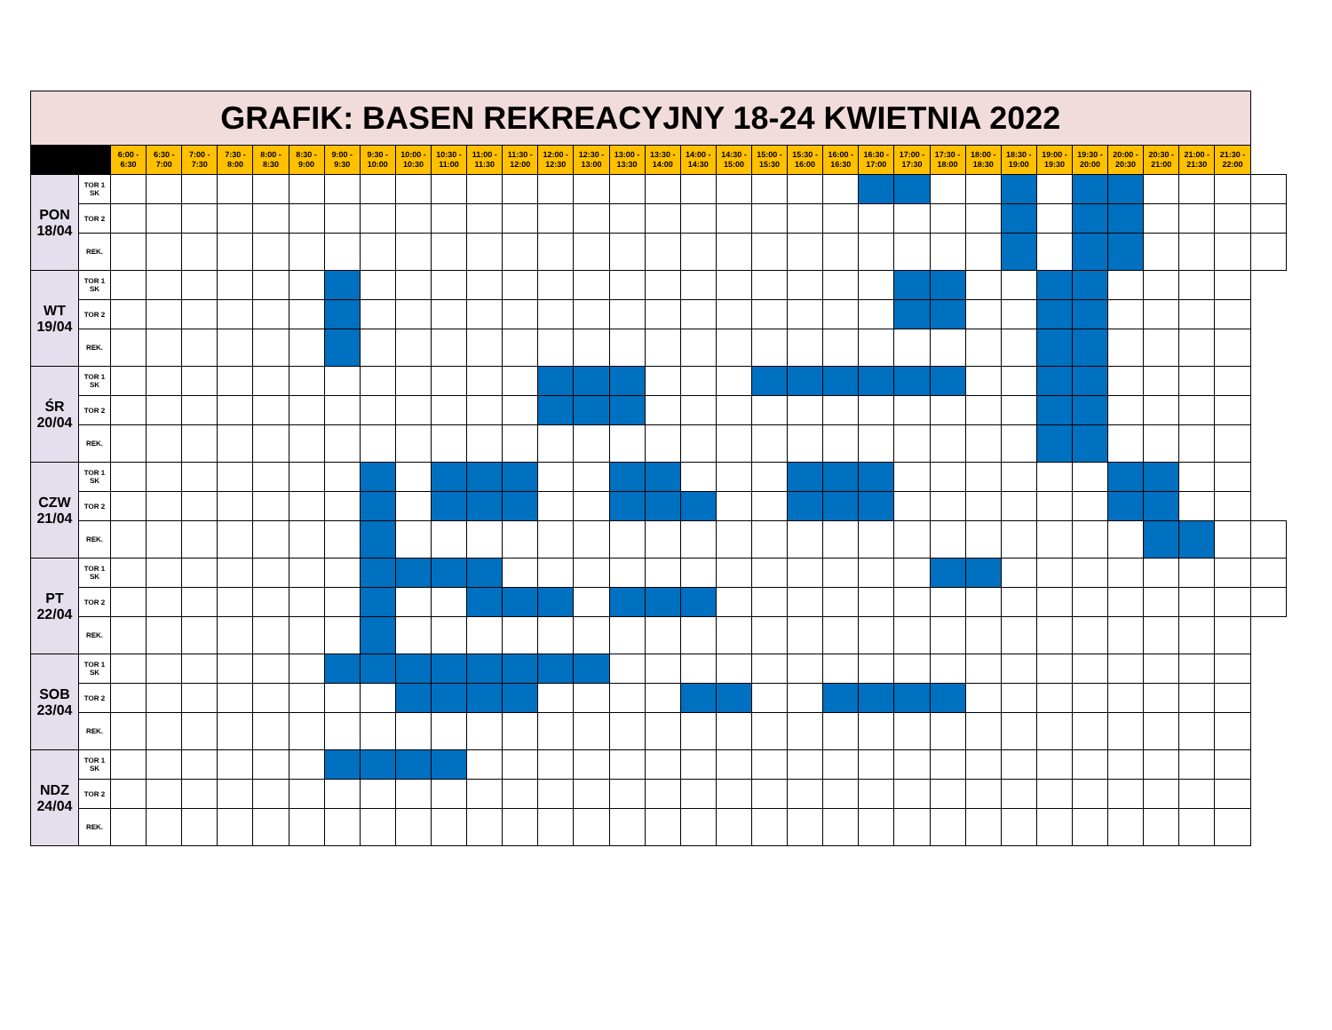| GRAFIK: BASEN REKREACYJNY 18-24 KWIETNIA 2022 | | | | | | | | | | | | | | | | | | | | | | | | | | | | | | | | | | |
| | | 6:00 - 6:30 | 6:30 - 7:00 | 7:00 - 7:30 | 7:30 - 8:00 | 8:00 - 8:30 | 8:30 - 9:00 | 9:00 - 9:30 | 9:30 - 10:00 | 10:00 - 10:30 | 10:30 - 11:00 | 11:00 - 11:30 | 11:30 - 12:00 | 12:00 - 12:30 | 12:30 - 13:00 | 13:00 - 13:30 | 13:30 - 14:00 | 14:00 - 14:30 | 14:30 - 15:00 | 15:00 - 15:30 | 15:30 - 16:00 | 16:00 - 16:30 | 16:30 - 17:00 | 17:00 - 17:30 | 17:30 - 18:00 | 18:00 - 18:30 | 18:30 - 19:00 | 19:00 - 19:30 | 19:30 - 20:00 | 20:00 - 20:30 | 20:30 - 21:00 | 21:00 - 21:30 | 21:30 - 22:00 | |
| PON 18/04 | TOR 1 SK | | | | | | | | | | | | | | | | | | | | | | | | | | | | | | | | | |
| | TOR 2 | | | | | | | | | | | | | | | | | | | | | | | | | | | | | | | | | |
| | REK. | | | | | | | | | | | | | | | | | | | | | | | | | | | | | | | | | |
| WT 19/04 | TOR 1 SK | | | | | | | | | | | | | | | | | | | | | | | | | | | | | | | | | |
| | TOR 2 | | | | | | | | | | | | | | | | | | | | | | | | | | | | | | | | | |
| | REK. | | | | | | | | | | | | | | | | | | | | | | | | | | | | | | | | | |
| ŚR 20/04 | TOR 1 SK | | | | | | | | | | | | | | | | | | | | | | | | | | | | | | | | | |
| | TOR 2 | | | | | | | | | | | | | | | | | | | | | | | | | | | | | | | | | |
| | REK. | | | | | | | | | | | | | | | | | | | | | | | | | | | | | | | | | |
| CZW 21/04 | TOR 1 SK | | | | | | | | | | | | | | | | | | | | | | | | | | | | | | | | | |
| | TOR 2 | | | | | | | | | | | | | | | | | | | | | | | | | | | | | | | | | |
| | REK. | | | | | | | | | | | | | | | | | | | | | | | | | | | | | | | | | |
| PT 22/04 | TOR 1 SK | | | | | | | | | | | | | | | | | | | | | | | | | | | | | | | | | |
| | TOR 2 | | | | | | | | | | | | | | | | | | | | | | | | | | | | | | | | | |
| | REK. | | | | | | | | | | | | | | | | | | | | | | | | | | | | | | | | | |
| SOB 23/04 | TOR 1 SK | | | | | | | | | | | | | | | | | | | | | | | | | | | | | | | | | |
| | TOR 2 | | | | | | | | | | | | | | | | | | | | | | | | | | | | | | | | | |
| | REK. | | | | | | | | | | | | | | | | | | | | | | | | | | | | | | | | | |
| NDZ 24/04 | TOR 1 SK | | | | | | | | | | | | | | | | | | | | | | | | | | | | | | | | | |
| | TOR 2 | | | | | | | | | | | | | | | | | | | | | | | | | | | | | | | | | |
| | REK. | | | | | | | | | | | | | | | | | | | | | | | | | | | | | | | | | |